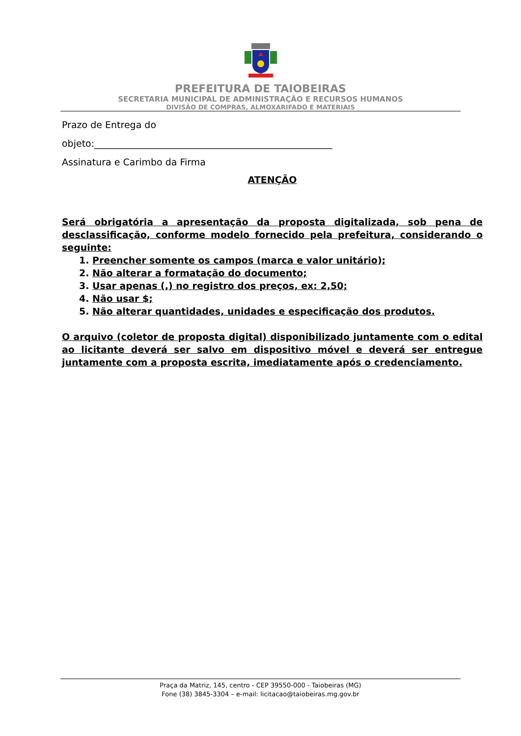PREFEITURA DE TAIOBEIRAS
SECRETARIA MUNICIPAL DE ADMINISTRAÇÃO E RECURSOS HUMANOS
DIVISÃO DE COMPRAS, ALMOXARIFADO E MATERIAIS
Prazo de Entrega do
objeto:___________________________________________________
Assinatura e Carimbo da Firma
ATENÇÃO
Será obrigatória a apresentação da proposta digitalizada, sob pena de desclassificação, conforme modelo fornecido pela prefeitura, considerando o seguinte:
1. Preencher somente os campos (marca e valor unitário);
2. Não alterar a formatação do documento;
3. Usar apenas (,) no registro dos preços, ex: 2,50;
4. Não usar $;
5. Não alterar quantidades, unidades e especificação dos produtos.
O arquivo (coletor de proposta digital) disponibilizado juntamente com o edital ao licitante deverá ser salvo em dispositivo móvel e deverá ser entregue juntamente com a proposta escrita, imediatamente após o credenciamento.
Praça da Matriz, 145, centro - CEP 39550-000 - Taiobeiras (MG)
Fone (38) 3845-3304 – e-mail: licitacao@taiobeiras.mg.gov.br